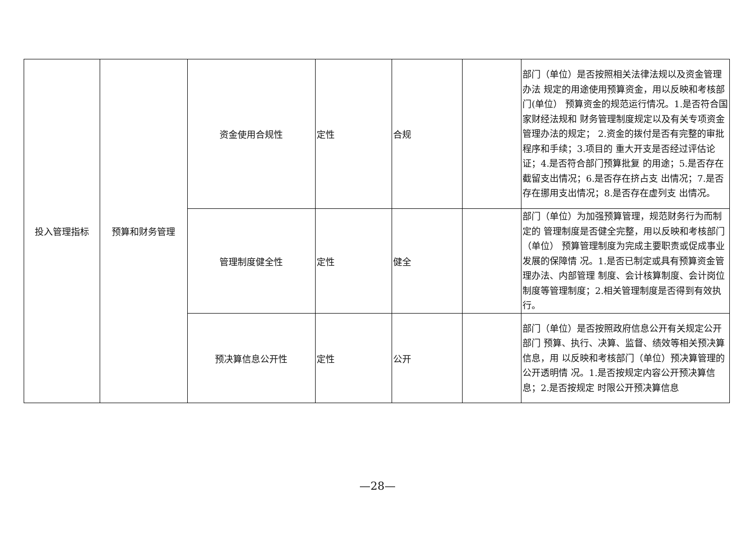| 投入管理指标 | 预算和财务管理 | 资金使用合规性 | 定性 | 合规 | | 部门（单位）是否按照相关法律法规以及资金管理办法 规定的用途使用预算资金，用以反映和考核部门(单位） 预算资金的规范运行情况。1.是否符合国家财经法规和 财务管理制度规定以及有关专项资金管理办法的规定； 2.资金的拨付是否有完整的审批程序和手续；3.项目的 重大开支是否经过评估论证；4.是否符合部门预算批复 的用途；5.是否存在截留支出情况；6.是否存在挤占支 出情况；7.是否存在挪用支出情况；8.是否存在虚列支 出情况。 |
| | | 管理制度健全性 | 定性 | 健全 | | 部门（单位）为加强预算管理，规范财务行为而制定的 管理制度是否健全完整，用以反映和考核部门（单位） 预算管理制度为完成主要职责或促成事业发展的保障情 况。1.是否已制定或具有预算资金管理办法、内部管理 制度、会计核算制度、会计岗位制度等管理制度；2.相关管理制度是否得到有效执行。 |
| | | 预决算信息公开性 | 定性 | 公开 | | 部门（单位）是否按照政府信息公开有关规定公开部门 预算、执行、决算、监督、绩效等相关预决算信息，用 以反映和考核部门（单位）预决算管理的公开透明情 况。1.是否按规定内容公开预决算信息；2.是否按规定 时限公开预决算信息 |
—28—